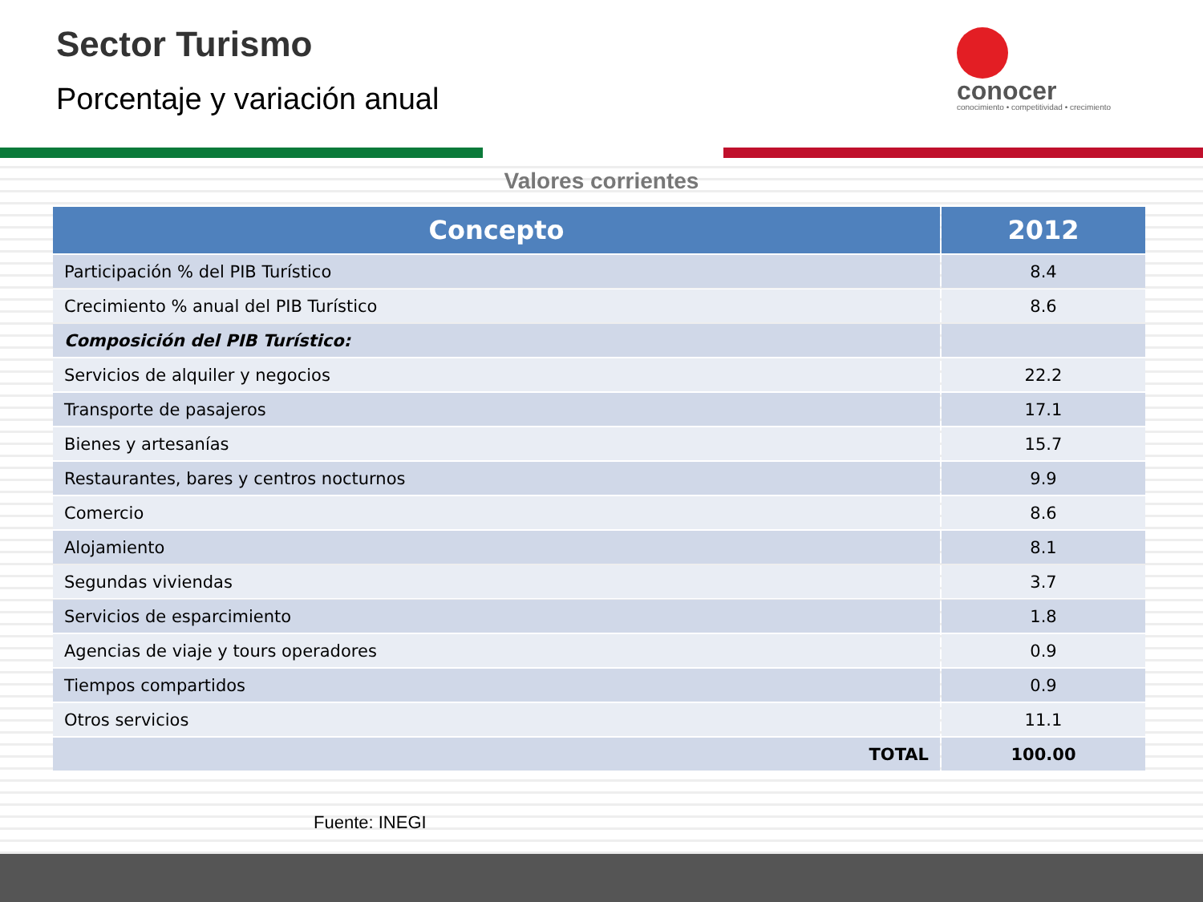Sector Turismo
Porcentaje y variación anual
conocer
conocimiento • competitividad • crecimiento
Valores corrientes
| Concepto | 2012 |
| --- | --- |
| Participación % del PIB Turístico | 8.4 |
| Crecimiento % anual del PIB Turístico | 8.6 |
| Composición del PIB Turístico: | |
| Servicios de alquiler y negocios | 22.2 |
| Transporte de pasajeros | 17.1 |
| Bienes y artesanías | 15.7 |
| Restaurantes, bares y centros nocturnos | 9.9 |
| Comercio | 8.6 |
| Alojamiento | 8.1 |
| Segundas viviendas | 3.7 |
| Servicios de esparcimiento | 1.8 |
| Agencias de viaje y tours operadores | 0.9 |
| Tiempos compartidos | 0.9 |
| Otros servicios | 11.1 |
| TOTAL | 100.00 |
Fuente: INEGI